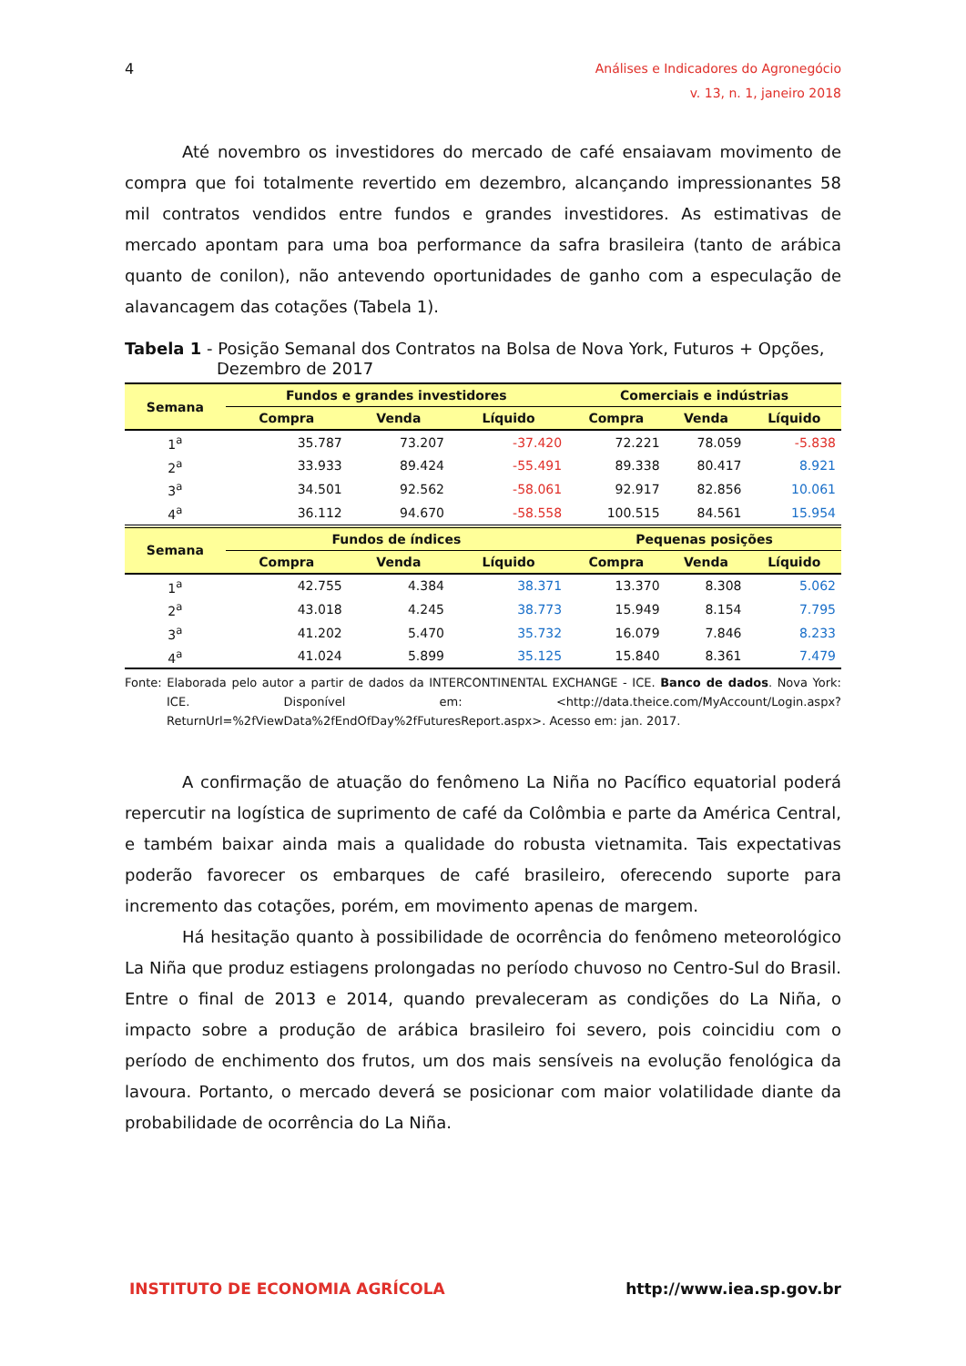4
Análises e Indicadores do Agronegócio
v. 13, n. 1, janeiro 2018
Até novembro os investidores do mercado de café ensaiavam movimento de compra que foi totalmente revertido em dezembro, alcançando impressionantes 58 mil contratos vendidos entre fundos e grandes investidores. As estimativas de mercado apontam para uma boa performance da safra brasileira (tanto de arábica quanto de conilon), não antevendo oportunidades de ganho com a especulação de alavancagem das cotações (Tabela 1).
Tabela 1 - Posição Semanal dos Contratos na Bolsa de Nova York, Futuros + Opções, Dezembro de 2017
| Semana | Fundos e grandes investidores | | | Comerciais e indústrias | | |
| --- | --- | --- | --- | --- | --- | --- |
| | Compra | Venda | Líquido | Compra | Venda | Líquido |
| 1<sup>a</sup> | 35.787 | 73.207 | -37.420 | 72.221 | 78.059 | -5.838 |
| 2<sup>a</sup> | 33.933 | 89.424 | -55.491 | 89.338 | 80.417 | 8.921 |
| 3<sup>a</sup> | 34.501 | 92.562 | -58.061 | 92.917 | 82.856 | 10.061 |
| 4<sup>a</sup> | 36.112 | 94.670 | -58.558 | 100.515 | 84.561 | 15.954 |
| Semana | Fundos de índices | | | Pequenas posições | | |
| | Compra | Venda | Líquido | Compra | Venda | Líquido |
| 1<sup>a</sup> | 42.755 | 4.384 | 38.371 | 13.370 | 8.308 | 5.062 |
| 2<sup>a</sup> | 43.018 | 4.245 | 38.773 | 15.949 | 8.154 | 7.795 |
| 3<sup>a</sup> | 41.202 | 5.470 | 35.732 | 16.079 | 7.846 | 8.233 |
| 4<sup>a</sup> | 41.024 | 5.899 | 35.125 | 15.840 | 8.361 | 7.479 |
Fonte: Elaborada pelo autor a partir de dados da INTERCONTINENTAL EXCHANGE - ICE. Banco de dados. Nova York: ICE. Disponível em: <http://data.theice.com/MyAccount/Login.aspx?ReturnUrl=%2fViewData%2fEndOfDay%2fFuturesReport.aspx>. Acesso em: jan. 2017.
A confirmação de atuação do fenômeno La Niña no Pacífico equatorial poderá repercutir na logística de suprimento de café da Colômbia e parte da América Central, e também baixar ainda mais a qualidade do robusta vietnamita. Tais expectativas poderão favorecer os embarques de café brasileiro, oferecendo suporte para incremento das cotações, porém, em movimento apenas de margem.
Há hesitação quanto à possibilidade de ocorrência do fenômeno meteorológico La Niña que produz estiagens prolongadas no período chuvoso no Centro-Sul do Brasil. Entre o final de 2013 e 2014, quando prevaleceram as condições do La Niña, o impacto sobre a produção de arábica brasileiro foi severo, pois coincidiu com o período de enchimento dos frutos, um dos mais sensíveis na evolução fenológica da lavoura. Portanto, o mercado deverá se posicionar com maior volatilidade diante da probabilidade de ocorrência do La Niña.
INSTITUTO DE ECONOMIA AGRÍCOLA http://www.iea.sp.gov.br